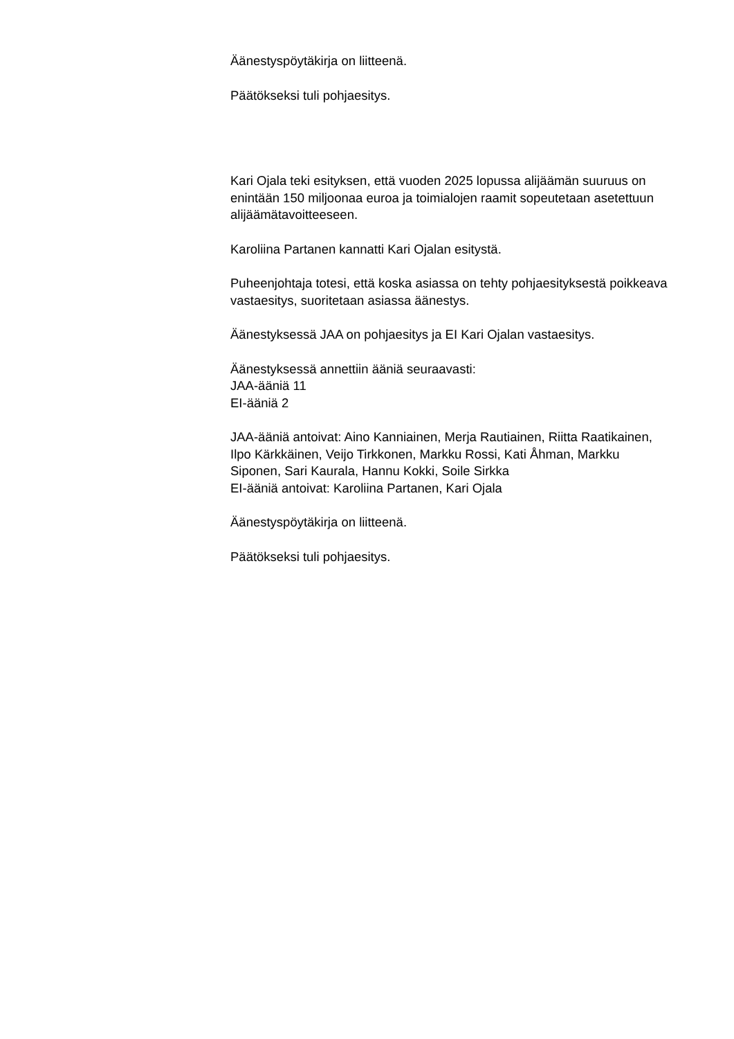Äänestyspöytäkirja on liitteenä.
Päätökseksi tuli pohjaesitys.
Kari Ojala teki esityksen, että vuoden 2025 lopussa alijäämän suuruus on enintään 150 miljoonaa euroa ja toimialojen raamit sopeutetaan asetettuun alijäämätavoitteeseen.
Karoliina Partanen kannatti Kari Ojalan esitystä.
Puheenjohtaja totesi, että koska asiassa on tehty pohjaesityksestä poikkeava vastaesitys, suoritetaan asiassa äänestys.
Äänestyksessä JAA on pohjaesitys ja EI Kari Ojalan vastaesitys.
Äänestyksessä annettiin ääniä seuraavasti:
JAA-ääniä 11
EI-ääniä 2
JAA-ääniä antoivat: Aino Kanniainen, Merja Rautiainen, Riitta Raatikainen, Ilpo Kärkkäinen, Veijo Tirkkonen, Markku Rossi, Kati Åhman, Markku Siponen, Sari Kaurala, Hannu Kokki, Soile Sirkka
EI-ääniä antoivat: Karoliina Partanen, Kari Ojala
Äänestyspöytäkirja on liitteenä.
Päätökseksi tuli pohjaesitys.